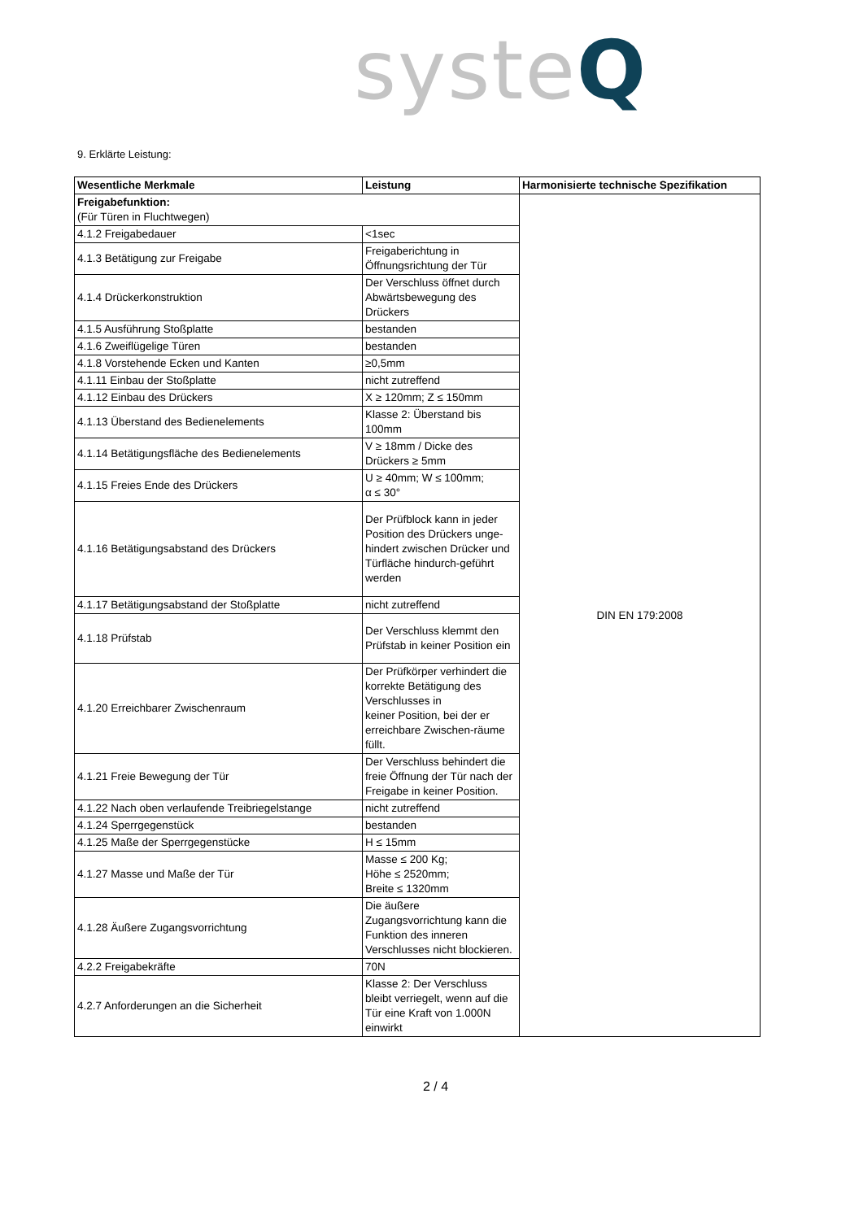systeQ
9. Erklärte Leistung:
| Wesentliche Merkmale | Leistung | Harmonisierte technische Spezifikation |
| --- | --- | --- |
| Freigabefunktion: (Für Türen in Fluchtwegen) | | DIN EN 179:2008 |
| 4.1.2 Freigabedauer | <1sec | |
| 4.1.3 Betätigung zur Freigabe | Freigaberichtung in Öffnungsrichtung der Tür | |
| 4.1.4 Drückerkonstruktion | Der Verschluss öffnet durch Abwärtsbewegung des Drückers | |
| 4.1.5 Ausführung Stoßplatte | bestanden | |
| 4.1.6 Zweiflügelige Türen | bestanden | |
| 4.1.8 Vorstehende Ecken und Kanten | ≥0,5mm | |
| 4.1.11 Einbau der Stoßplatte | nicht zutreffend | |
| 4.1.12 Einbau des Drückers | X ≥ 120mm; Z ≤ 150mm | |
| 4.1.13 Überstand des Bedienelements | Klasse 2: Überstand bis 100mm | |
| 4.1.14 Betätigungsfläche des Bedienelements | V ≥ 18mm / Dicke des Drückers ≥ 5mm | |
| 4.1.15 Freies Ende des Drückers | U ≥ 40mm; W ≤ 100mm; α ≤ 30° | |
| 4.1.16 Betätigungsabstand des Drückers | Der Prüfblock kann in jeder Position des Drückers unge-hindert zwischen Drücker und Türfläche hindurch-geführt werden | |
| 4.1.17 Betätigungsabstand der Stoßplatte | nicht zutreffend | |
| 4.1.18 Prüfstab | Der Verschluss klemmt den Prüfstab in keiner Position ein | |
| 4.1.20 Erreichbarer Zwischenraum | Der Prüfkörper verhindert die korrekte Betätigung des Verschlusses in keiner Position, bei der er erreichbare Zwischen-räume füllt. | |
| 4.1.21 Freie Bewegung der Tür | Der Verschluss behindert die freie Öffnung der Tür nach der Freigabe in keiner Position. | |
| 4.1.22 Nach oben verlaufende Treibriegelstange | nicht zutreffend | |
| 4.1.24 Sperrgegenstück | bestanden | |
| 4.1.25 Maße der Sperrgegenstücke | H ≤ 15mm | |
| 4.1.27 Masse und Maße der Tür | Masse ≤ 200 Kg; Höhe ≤ 2520mm; Breite ≤ 1320mm | |
| 4.1.28 Äußere Zugangsvorrichtung | Die äußere Zugangsvorrichtung kann die Funktion des inneren Verschlusses nicht blockieren. | |
| 4.2.2 Freigabekräfte | 70N | |
| 4.2.7 Anforderungen an die Sicherheit | Klasse 2: Der Verschluss bleibt verriegelt, wenn auf die Tür eine Kraft von 1.000N einwirkt | |
2 / 4